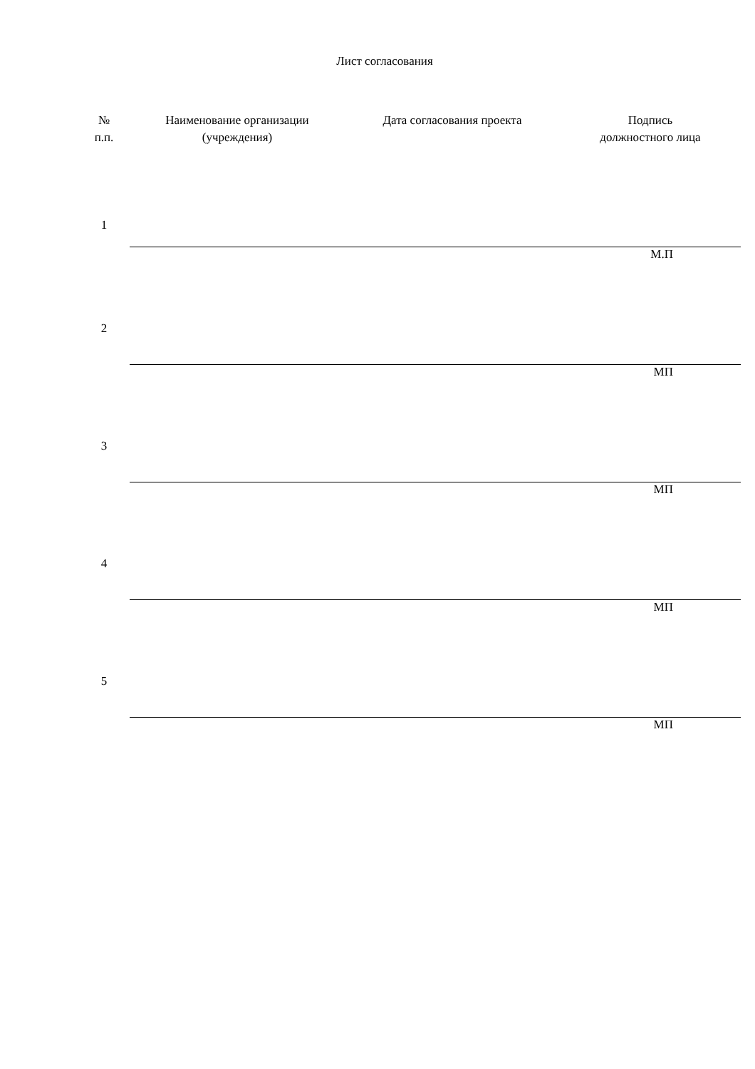Лист согласования
| № п.п. | Наименование организации (учреждения) | Дата согласования проекта | Подпись должностного лица |
| --- | --- | --- | --- |
| 1 | | | |
| | М.П | | |
| 2 | | | |
| | МП | | |
| 3 | | | |
| | МП | | |
| 4 | | | |
| | МП | | |
| 5 | | | |
| | МП | | |